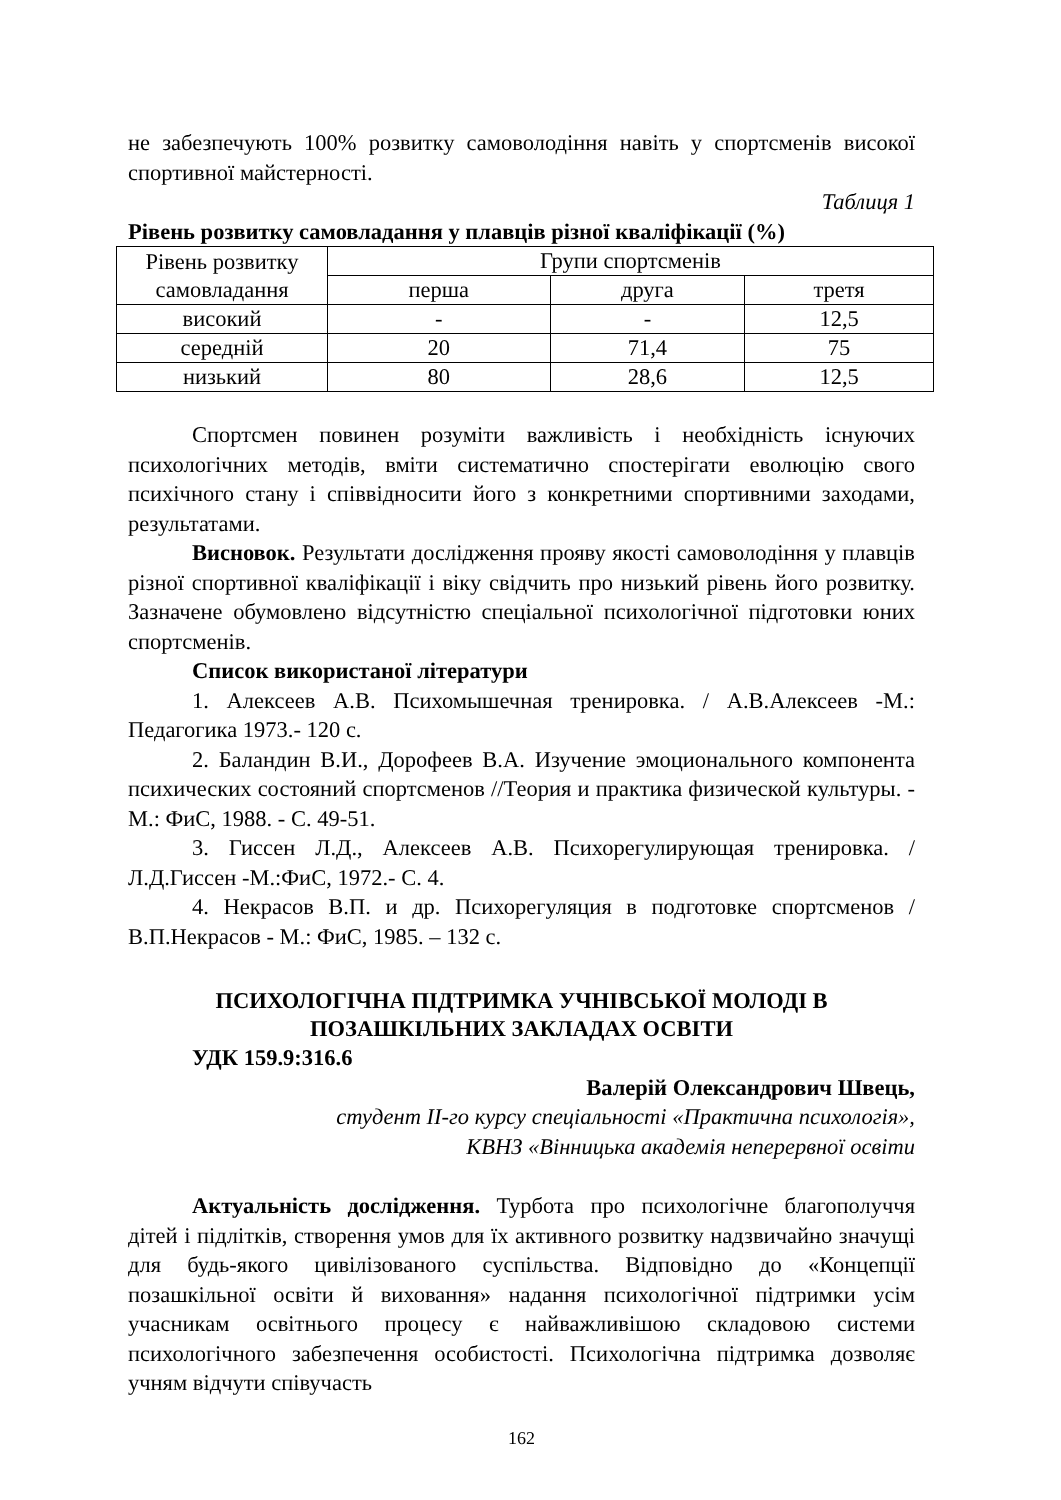не забезпечують 100% розвитку самоволодіння навіть у спортсменів високої спортивної майстерності.
Таблиця 1
Рівень розвитку самовладання у плавців різної кваліфікації (%)
| Рівень розвитку самовладання | Групи спортсменів | | |
| | перша | друга | третя |
| високий | - | - | 12,5 |
| середній | 20 | 71,4 | 75 |
| низький | 80 | 28,6 | 12,5 |
Спортсмен повинен розуміти важливість і необхідність існуючих психологічних методів, вміти систематично спостерігати еволюцію свого психічного стану і співвідносити його з конкретними спортивними заходами, результатами.
Висновок. Результати дослідження прояву якості самоволодіння у плавців різної спортивної кваліфікації і віку свідчить про низький рівень його розвитку. Зазначене обумовлено відсутністю спеціальної психологічної підготовки юних спортсменів.
Список використаної літератури
1. Алексеев А.В. Психомышечная тренировка. / А.В.Алексеев -М.: Педагогика 1973.- 120 с.
2. Баландин В.И., Дорофеев В.А. Изучение эмоционального компонента психических состояний спортсменов //Теория и практика физической культуры. - М.: ФиС, 1988. - С. 49-51.
3. Гиссен Л.Д., Алексеев А.В. Психорегулирующая тренировка. / Л.Д.Гиссен -М.:ФиС, 1972.- С. 4.
4. Некрасов В.П. и др. Психорегуляция в подготовке спортсменов / В.П.Некрасов - М.: ФиС, 1985. – 132 с.
ПСИХОЛОГІЧНА ПІДТРИМКА УЧНІВСЬКОЇ МОЛОДІ В ПОЗАШКІЛЬНИХ ЗАКЛАДАХ ОСВІТИ
УДК 159.9:316.6
Валерій Олександрович Швець,
студент ІІ-го курсу спеціальності «Практична психологія»,
КВНЗ «Вінницька академія неперервної освіти
Актуальність дослідження. Турбота про психологічне благополуччя дітей і підлітків, створення умов для їх активного розвитку надзвичайно значущі для будь-якого цивілізованого суспільства. Відповідно до «Концепції позашкільної освіти й виховання» надання психологічної підтримки усім учасникам освітнього процесу є найважливішою складовою системи психологічного забезпечення особистості. Психологічна підтримка дозволяє учням відчути співучасть
162